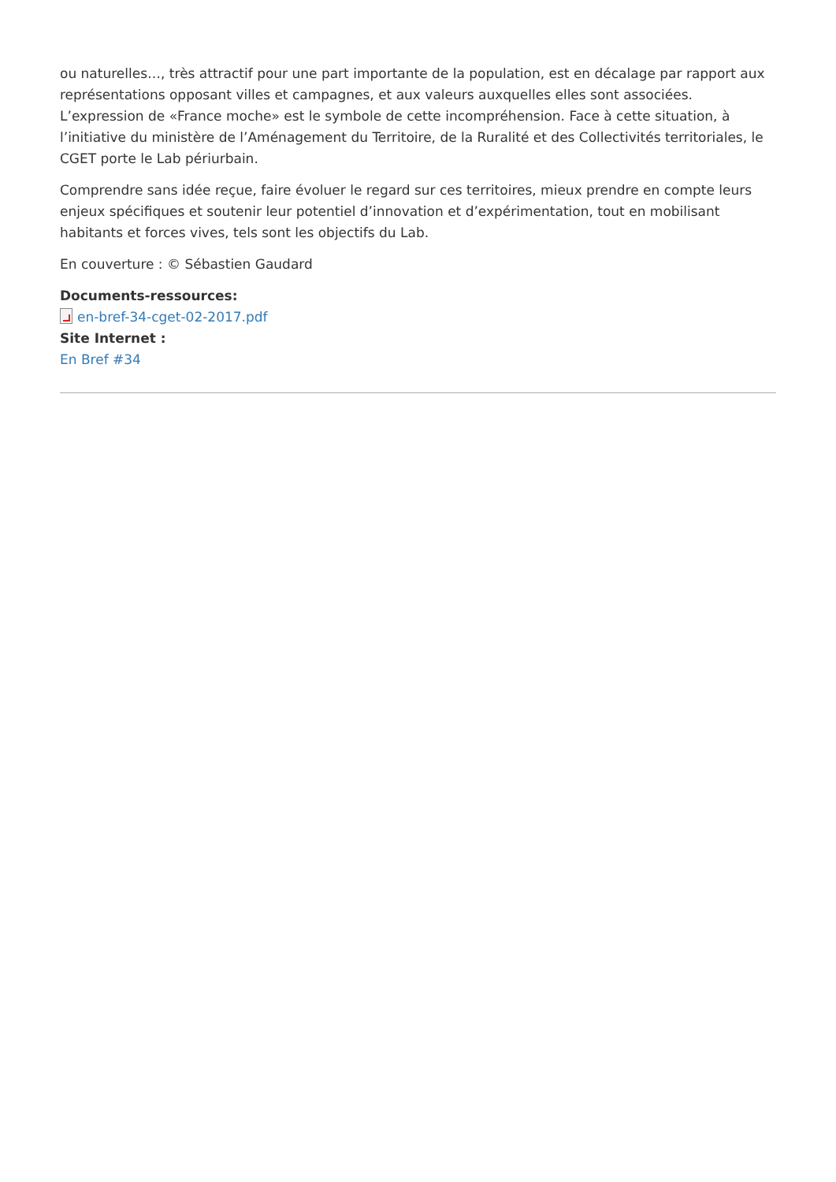ou naturelles…, très attractif pour une part importante de la population, est en décalage par rapport aux représentations opposant villes et campagnes, et aux valeurs auxquelles elles sont associées. L’expression de «France moche» est le symbole de cette incompréhension. Face à cette situation, à l’initiative du ministère de l’Aménagement du Territoire, de la Ruralité et des Collectivités territoriales, le CGET porte le Lab périurbain.
Comprendre sans idée reçue, faire évoluer le regard sur ces territoires, mieux prendre en compte leurs enjeux spécifiques et soutenir leur potentiel d’innovation et d’expérimentation, tout en mobilisant habitants et forces vives, tels sont les objectifs du Lab.
En couverture : © Sébastien Gaudard
Documents-ressources:
en-bref-34-cget-02-2017.pdf
Site Internet :
En Bref #34